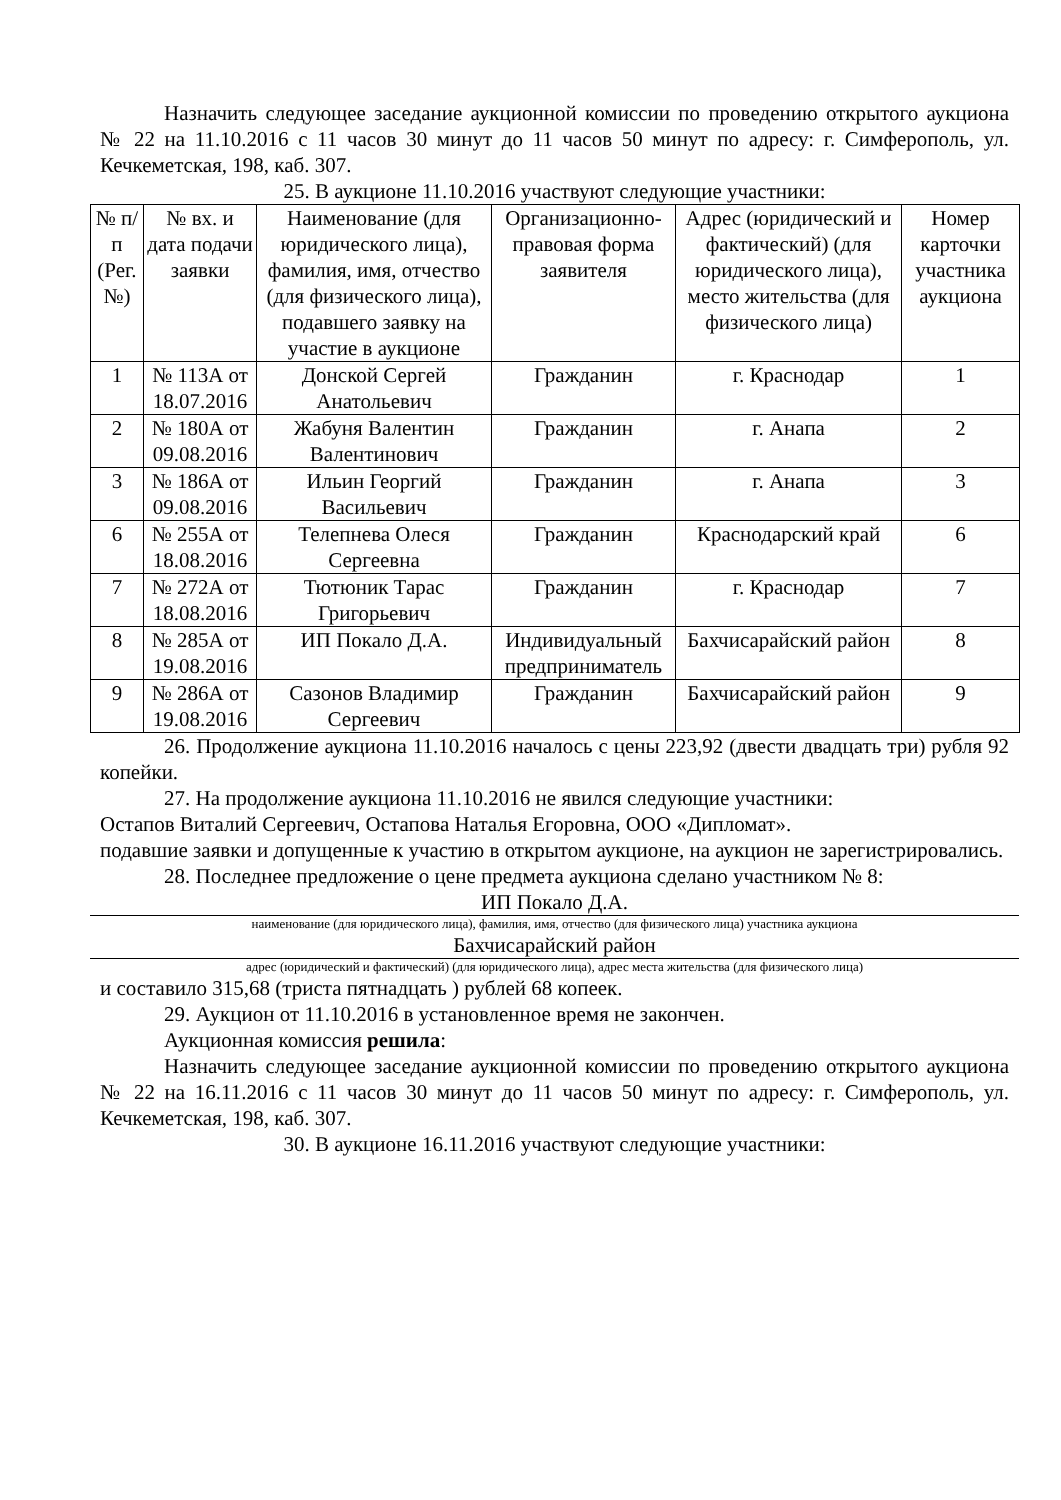Назначить следующее заседание аукционной комиссии по проведению открытого аукциона № 22 на 11.10.2016 с 11 часов 30 минут до 11 часов 50 минут по адресу: г. Симферополь, ул. Кечкеметская, 198, каб. 307.
25. В аукционе 11.10.2016 участвуют следующие участники:
| № п/п (Рег. №) | № вх. и дата подачи заявки | Наименование (для юридического лица), фамилия, имя, отчество (для физического лица), подавшего заявку на участие в аукционе | Организационно-правовая форма заявителя | Адрес (юридический и фактический) (для юридического лица), место жительства (для физического лица) | Номер карточки участника аукциона |
| 1 | № 113А от 18.07.2016 | Донской Сергей Анатольевич | Гражданин | г. Краснодар | 1 |
| 2 | № 180А от 09.08.2016 | Жабуня Валентин Валентинович | Гражданин | г. Анапа | 2 |
| 3 | № 186А от 09.08.2016 | Ильин Георгий Васильевич | Гражданин | г. Анапа | 3 |
| 6 | № 255А от 18.08.2016 | Телепнева Олеся Сергеевна | Гражданин | Краснодарский край | 6 |
| 7 | № 272А от 18.08.2016 | Тютюник Тарас Григорьевич | Гражданин | г. Краснодар | 7 |
| 8 | № 285А от 19.08.2016 | ИП Покало Д.А. | Индивидуальный предприниматель | Бахчисарайский район | 8 |
| 9 | № 286А от 19.08.2016 | Сазонов Владимир Сергеевич | Гражданин | Бахчисарайский район | 9 |
26. Продолжение аукциона 11.10.2016 началось с цены 223,92 (двести двадцать три) рубля 92 копейки.
27. На продолжение аукциона 11.10.2016 не явился следующие участники:
Остапов Виталий Сергеевич, Остапова Наталья Егоровна, ООО «Дипломат».
подавшие заявки и допущенные к участию в открытом аукционе, на аукцион не зарегистрировались.
28. Последнее предложение о цене предмета аукциона сделано участником № 8:
ИП Покало Д.А.
наименование (для юридического лица), фамилия, имя, отчество (для физического лица) участника аукциона
Бахчисарайский район
адрес (юридический и фактический) (для юридического лица), адрес места жительства (для физического лица)
и составило 315,68 (триста пятнадцать ) рублей 68 копеек.
29. Аукцион от 11.10.2016 в установленное время не закончен.
Аукционная комиссия решила:
Назначить следующее заседание аукционной комиссии по проведению открытого аукциона № 22 на 16.11.2016 с 11 часов 30 минут до 11 часов 50 минут по адресу: г. Симферополь, ул. Кечкеметская, 198, каб. 307.
30. В аукционе 16.11.2016 участвуют следующие участники: